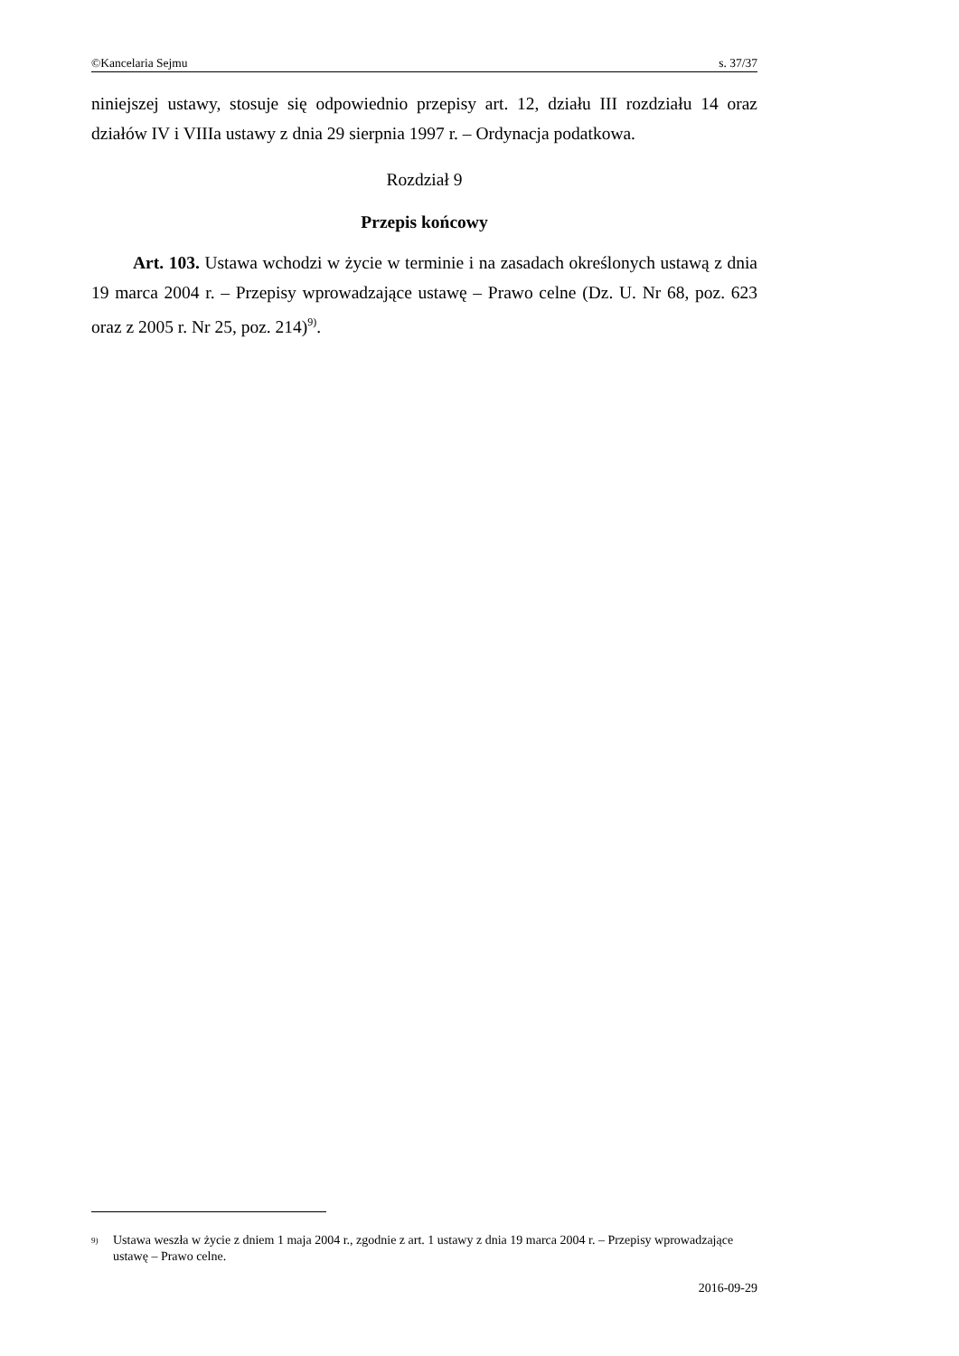©Kancelaria Sejmu s. 37/37
niniejszej ustawy, stosuje się odpowiednio przepisy art. 12, działu III rozdziału 14 oraz działów IV i VIIIa ustawy z dnia 29 sierpnia 1997 r. – Ordynacja podatkowa.
Rozdział 9
Przepis końcowy
Art. 103. Ustawa wchodzi w życie w terminie i na zasadach określonych ustawą z dnia 19 marca 2004 r. – Przepisy wprowadzające ustawę – Prawo celne (Dz. U. Nr 68, poz. 623 oraz z 2005 r. Nr 25, poz. 214)<sup>9)</sup>.
<sup>9)</sup> Ustawa weszła w życie z dniem 1 maja 2004 r., zgodnie z art. 1 ustawy z dnia 19 marca 2004 r. – Przepisy wprowadzające ustawę – Prawo celne.
2016-09-29